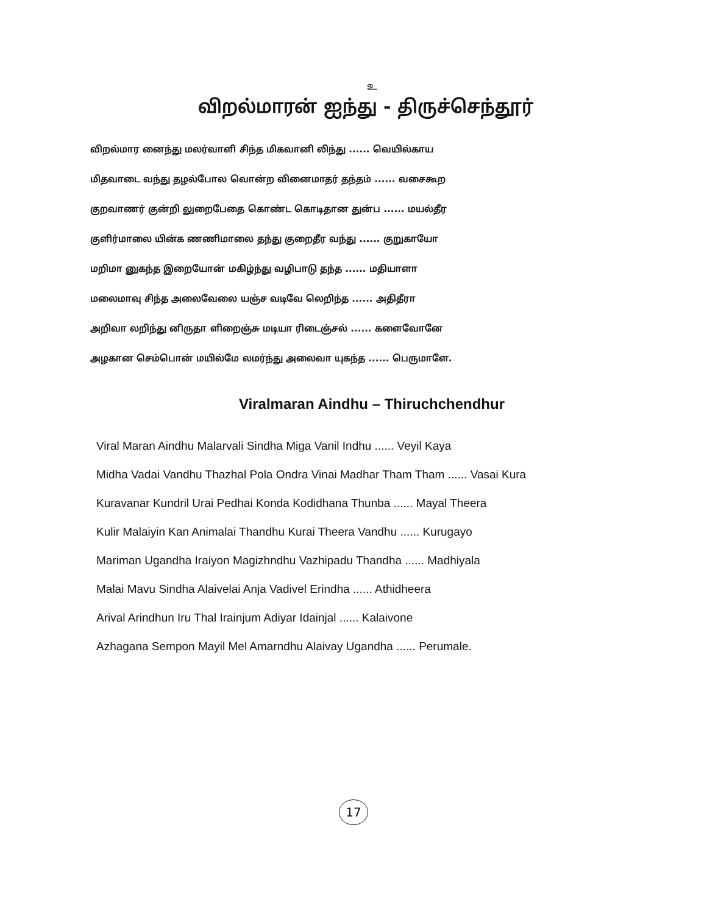உ
விறல்மாரன் ஐந்து - திருச்செந்தூர்
விறல்மார னைந்து மலர்வாளி சிந்த மிகவானி லிந்து ...... வெயில்காய
மிதவாடை வந்து தழல்போல வொன்ற வினைமாதர் தந்தம் ...... வசைகூற
குறவாணர் குன்றி லுறைபேதை கொண்ட கொடிதான துன்ப ...... மயல்தீர
குளிர்மாலை யின்க ணணிமாலை தந்து குறைதீர வந்து ...... குறுகாயோ
மறிமா னுகந்த இறையோன் மகிழ்ந்து வழிபாடு தந்த ...... மதியாளா
மலைமாவு சிந்த அலைவேலை யஞ்ச வடிவே லெறிந்த ...... அதிதீரா
அறிவா லறிந்து னிருதா ளிறைஞ்சு மடியா ரிடைஞ்சல் ...... களைவோனே
அழகான செம்பொன் மயில்மே லமர்ந்து அலைவா யுகந்த ...... பெருமாளே.
Viralmaran Aindhu – Thiruchchendhur
Viral Maran Aindhu Malarvali Sindha Miga Vanil Indhu ...... Veyil Kaya
Midha Vadai Vandhu Thazhal Pola Ondra Vinai Madhar Tham Tham ...... Vasai Kura
Kuravanar Kundril Urai Pedhai Konda Kodidhana Thunba ...... Mayal Theera
Kulir Malaiyin Kan Animalai Thandhu Kurai Theera Vandhu ...... Kurugayo
Mariman Ugandha Iraiyon Magizhndhu Vazhipadu Thandha ...... Madhiyala
Malai Mavu Sindha Alaivelai Anja Vadivel Erindha ...... Athidheera
Arival Arindhun Iru Thal Irainjum Adiyar Idainjal ...... Kalaivone
Azhagana Sempon Mayil Mel Amarndhu Alaivay Ugandha ...... Perumale.
17